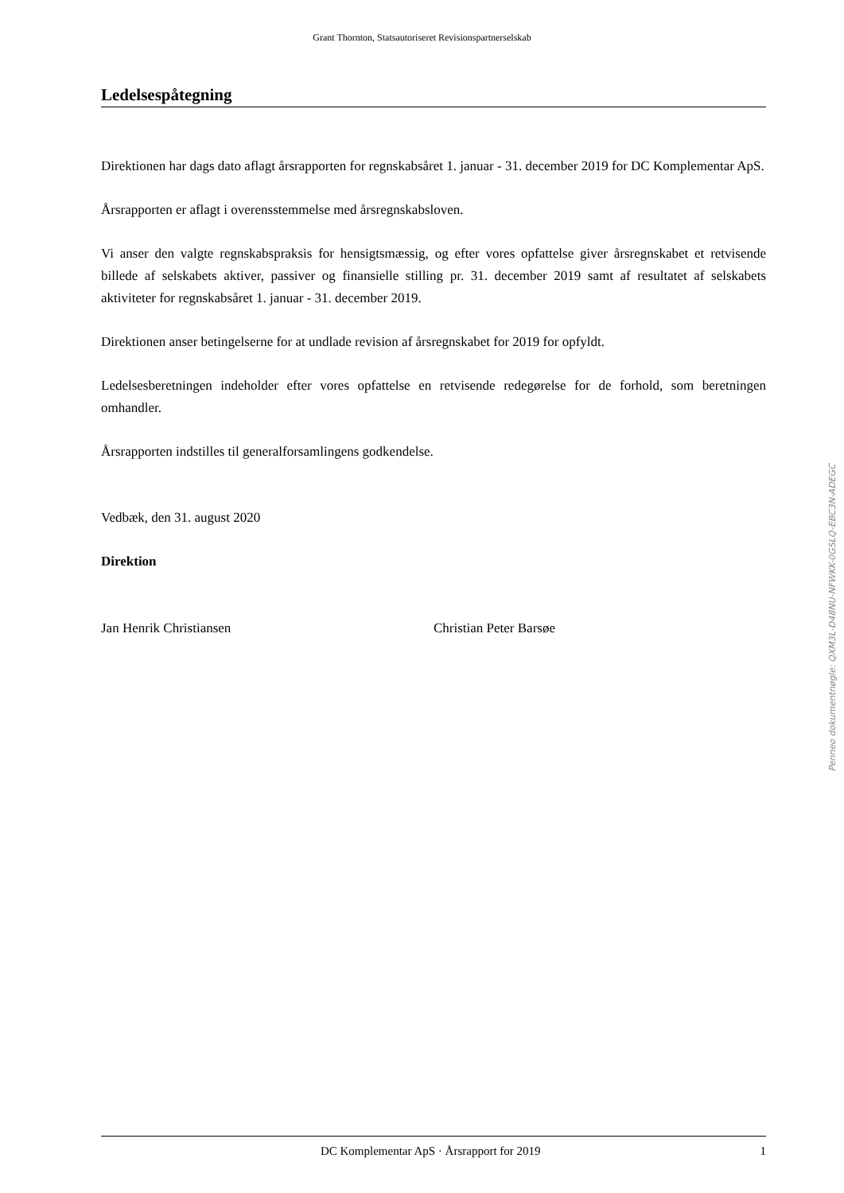Grant Thornton, Statsautoriseret Revisionspartnerselskab
Ledelsespåtegning
Direktionen har dags dato aflagt årsrapporten for regnskabsåret 1. januar - 31. december 2019 for DC Komplementar ApS.
Årsrapporten er aflagt i overensstemmelse med årsregnskabsloven.
Vi anser den valgte regnskabspraksis for hensigtsmæssig, og efter vores opfattelse giver årsregnskabet et retvisende billede af selskabets aktiver, passiver og finansielle stilling pr. 31. december 2019 samt af resultatet af selskabets aktiviteter for regnskabsåret 1. januar - 31. december 2019.
Direktionen anser betingelserne for at undlade revision af årsregnskabet for 2019 for opfyldt.
Ledelsesberetningen indeholder efter vores opfattelse en retvisende redegørelse for de forhold, som beretningen omhandler.
Årsrapporten indstilles til generalforsamlingens godkendelse.
Vedbæk, den 31. august 2020
Direktion
Jan Henrik Christiansen Christian Peter Barsøe
Penneo dokumentnøgle: QXM3L-D48NU-NFWKK-0GSLQ-EBC3N-ADEGC
DC Komplementar ApS · Årsrapport for 2019 1